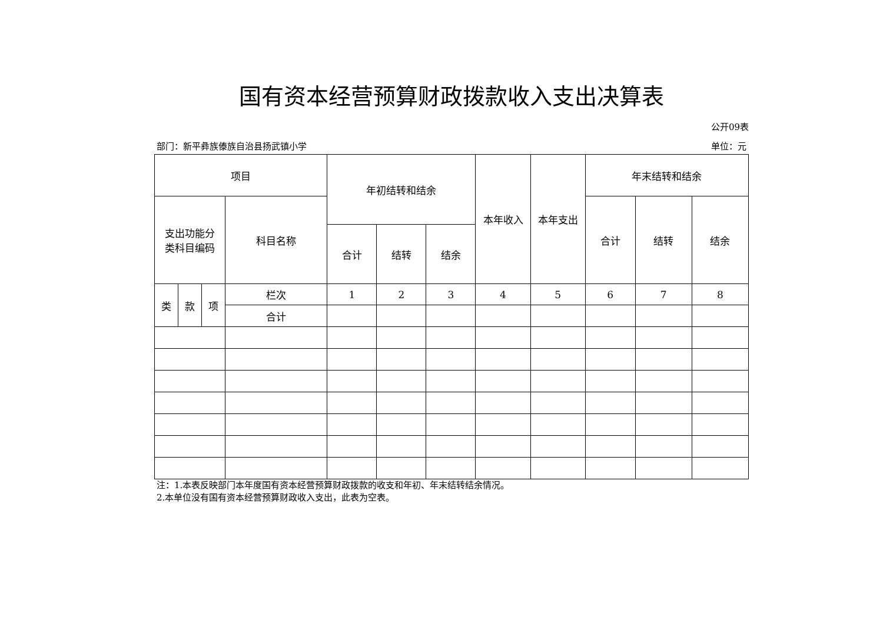国有资本经营预算财政拨款收入支出决算表
公开09表
部门：新平彝族傣族自治县扬武镇小学 单位：元
| 项目 | | | | 年初结转和结余 | | | 本年收入 | 本年支出 | 年末结转和结余 | | |
| --- | --- | --- | --- | --- | --- | --- | --- | --- | --- | --- | --- |
| 支出功能分 类科目编码 | | | 科目名称 | | | | | | 合计 | 结转 | 结余 |
| | | | | 合计 | 结转 | 结余 | | | | | |
| 类 | 款 | 项 | 栏次 | 1 | 2 | 3 | 4 | 5 | 6 | 7 | 8 |
| | | | 合计 | | | | | | | | |
注：1.本表反映部门本年度国有资本经营预算财政拨款的收支和年初、年末结转结余情况。
2.本单位没有国有资本经营预算财政收入支出，此表为空表。